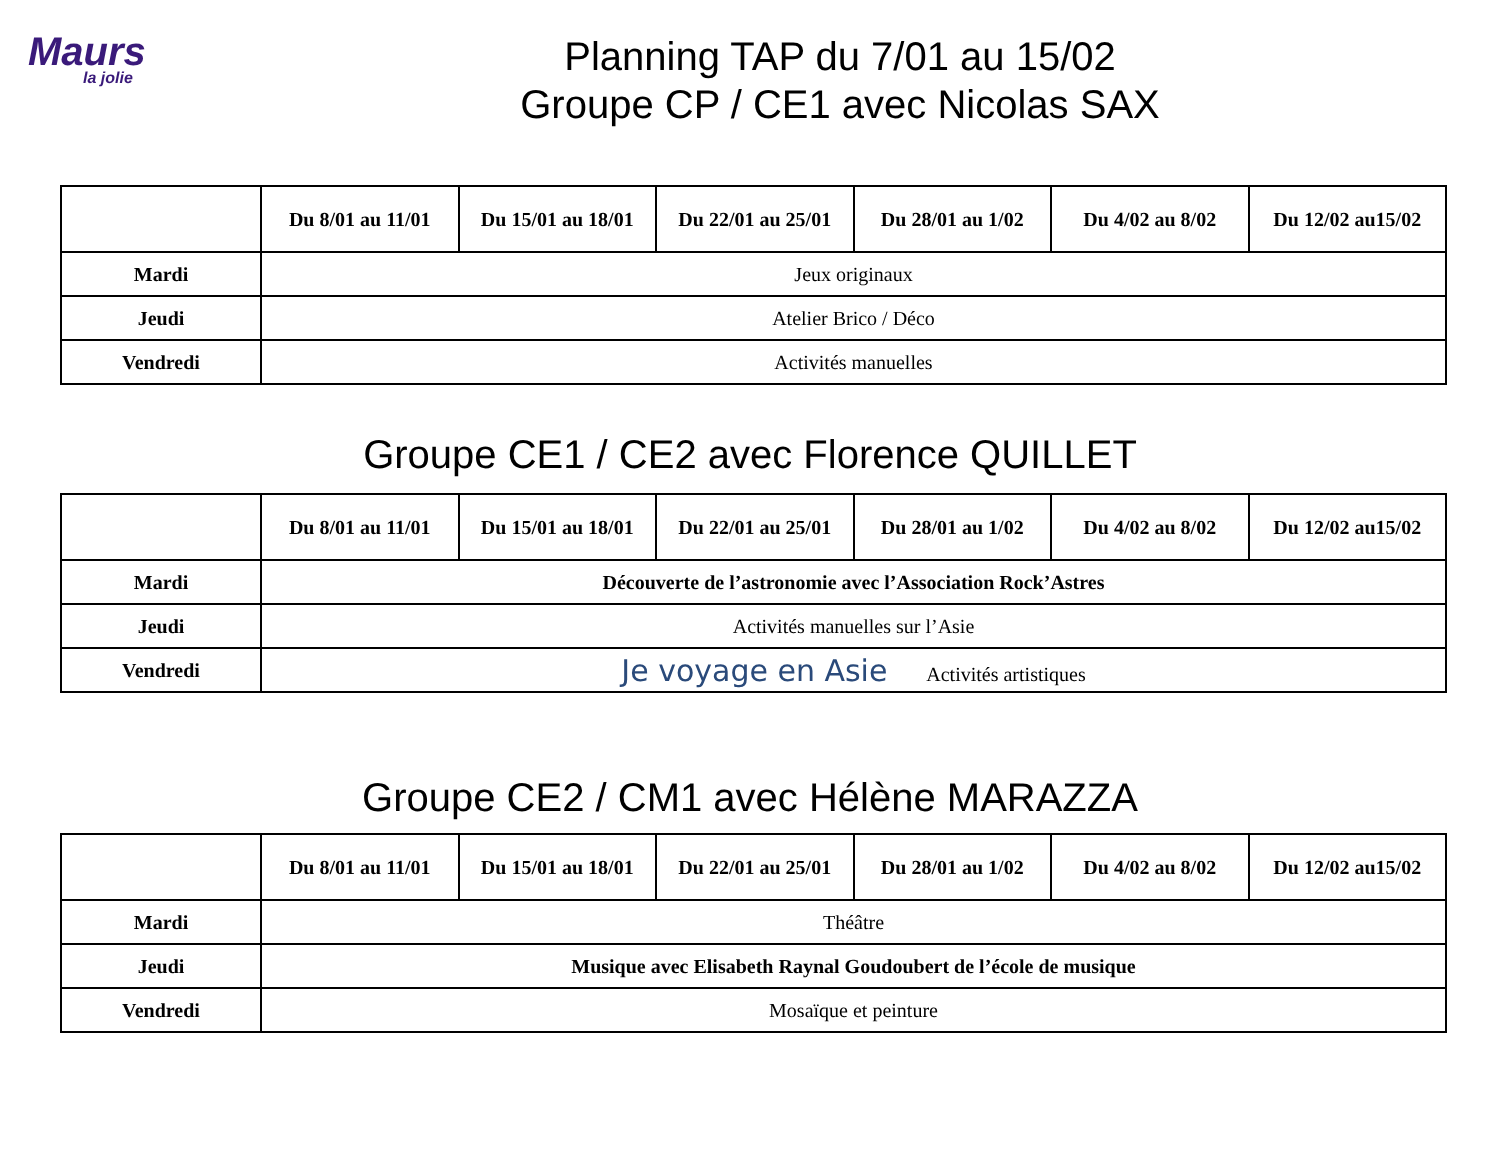Maurs
la jolie
Planning TAP du 7/01 au 15/02
Groupe CP / CE1 avec Nicolas SAX
| | Du 8/01 au 11/01 | Du 15/01 au 18/01 | Du 22/01 au 25/01 | Du 28/01 au 1/02 | Du 4/02 au 8/02 | Du 12/02 au15/02 |
| --- | --- | --- | --- | --- | --- | --- |
| Mardi | Jeux originaux | | | | | |
| Jeudi | Atelier Brico / Déco | | | | | |
| Vendredi | Activités manuelles | | | | | |
Groupe CE1 / CE2 avec Florence QUILLET
| | Du 8/01 au 11/01 | Du 15/01 au 18/01 | Du 22/01 au 25/01 | Du 28/01 au 1/02 | Du 4/02 au 8/02 | Du 12/02 au15/02 |
| --- | --- | --- | --- | --- | --- | --- |
| Mardi | Découverte de l’astronomie avec l’Association Rock’Astres | | | | | |
| Jeudi | Activités manuelles sur l’Asie | | | | | |
| Vendredi | Je voyage en Asie Activités artistiques | | | | | |
Groupe CE2 / CM1 avec Hélène MARAZZA
| | Du 8/01 au 11/01 | Du 15/01 au 18/01 | Du 22/01 au 25/01 | Du 28/01 au 1/02 | Du 4/02 au 8/02 | Du 12/02 au15/02 |
| --- | --- | --- | --- | --- | --- | --- |
| Mardi | Théâtre | | | | | |
| Jeudi | Musique avec Elisabeth Raynal Goudoubert de l’école de musique | | | | | |
| Vendredi | Mosaïque et peinture | | | | | |